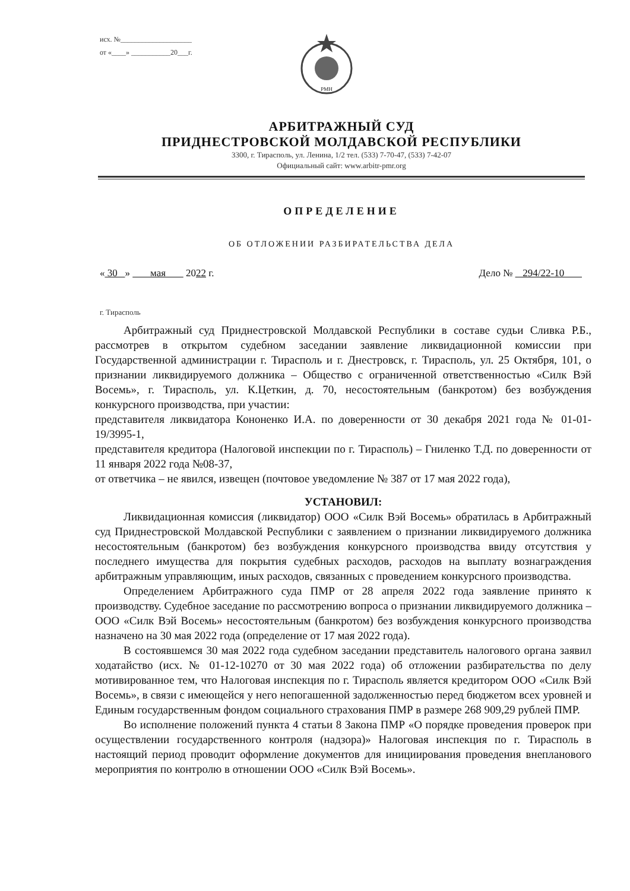исх. №____________________
от «____» ___________20___г.
PMH
АРБИТРАЖНЫЙ СУД
ПРИДНЕСТРОВСКОЙ МОЛДАВСКОЙ РЕСПУБЛИКИ
3300, г. Тирасполь, ул. Ленина, 1/2 тел. (533) 7-70-47, (533) 7-42-07
Официальный сайт: www.arbitr-pmr.org
ОПРЕДЕЛЕНИЕ
ОБ ОТЛОЖЕНИИ РАЗБИРАТЕЛЬСТВА ДЕЛА
« 30 » мая 2022 г. Дело № 294/22-10
г. Тирасполь
Арбитражный суд Приднестровской Молдавской Республики в составе судьи Сливка Р.Б., рассмотрев в открытом судебном заседании заявление ликвидационной комиссии при Государственной администрации г. Тирасполь и г. Днестровск, г. Тирасполь, ул. 25 Октября, 101, о признании ликвидируемого должника – Общество с ограниченной ответственностью «Силк Вэй Восемь», г. Тирасполь, ул. К.Цеткин, д. 70, несостоятельным (банкротом) без возбуждения конкурсного производства, при участии:
представителя ликвидатора Кононенко И.А. по доверенности от 30 декабря 2021 года № 01-01-19/3995-1,
представителя кредитора (Налоговой инспекции по г. Тирасполь) – Гниленко Т.Д. по доверенности от 11 января 2022 года №08-37,
от ответчика – не явился, извещен (почтовое уведомление № 387 от 17 мая 2022 года),
УСТАНОВИЛ:
Ликвидационная комиссия (ликвидатор) ООО «Силк Вэй Восемь» обратилась в Арбитражный суд Приднестровской Молдавской Республики с заявлением о признании ликвидируемого должника несостоятельным (банкротом) без возбуждения конкурсного производства ввиду отсутствия у последнего имущества для покрытия судебных расходов, расходов на выплату вознаграждения арбитражным управляющим, иных расходов, связанных с проведением конкурсного производства.
Определением Арбитражного суда ПМР от 28 апреля 2022 года заявление принято к производству. Судебное заседание по рассмотрению вопроса о признании ликвидируемого должника – ООО «Силк Вэй Восемь» несостоятельным (банкротом) без возбуждения конкурсного производства назначено на 30 мая 2022 года (определение от 17 мая 2022 года).
В состоявшемся 30 мая 2022 года судебном заседании представитель налогового органа заявил ходатайство (исх. № 01-12-10270 от 30 мая 2022 года) об отложении разбирательства по делу мотивированное тем, что Налоговая инспекция по г. Тирасполь является кредитором ООО «Силк Вэй Восемь», в связи с имеющейся у него непогашенной задолженностью перед бюджетом всех уровней и Единым государственным фондом социального страхования ПМР в размере 268 909,29 рублей ПМР.
Во исполнение положений пункта 4 статьи 8 Закона ПМР «О порядке проведения проверок при осуществлении государственного контроля (надзора)» Налоговая инспекция по г. Тирасполь в настоящий период проводит оформление документов для инициирования проведения внепланового мероприятия по контролю в отношении ООО «Силк Вэй Восемь».